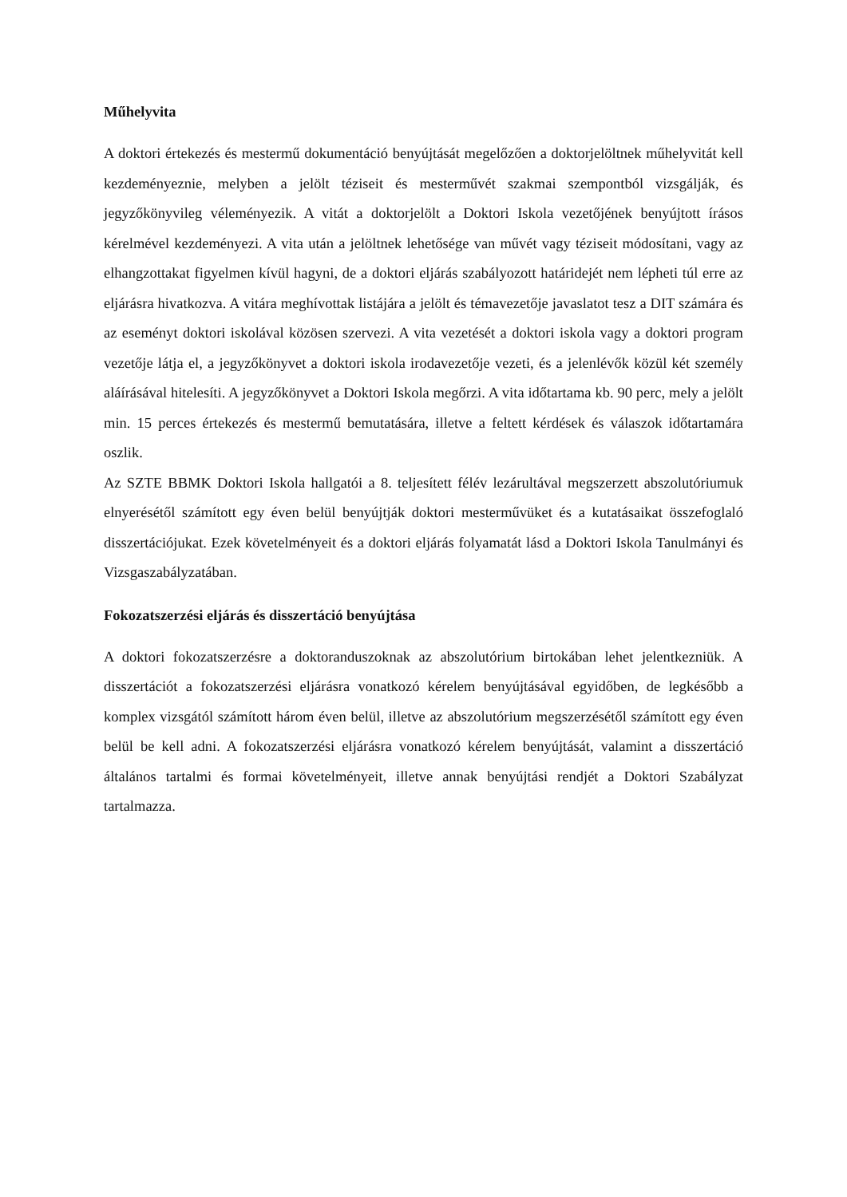Műhelyvita
A doktori értekezés és mestermű dokumentáció benyújtását megelőzően a doktorjelöltnek műhelyvitát kell kezdeményeznie, melyben a jelölt téziseit és mesterművét szakmai szempontból vizsgálják, és jegyzőkönyvileg véleményezik. A vitát a doktorjelölt a Doktori Iskola vezetőjének benyújtott írásos kérelmével kezdeményezi. A vita után a jelöltnek lehetősége van művét vagy téziseit módosítani, vagy az elhangzottakat figyelmen kívül hagyni, de a doktori eljárás szabályozott határidejét nem lépheti túl erre az eljárásra hivatkozva. A vitára meghívottak listájára a jelölt és témavezetője javaslatot tesz a DIT számára és az eseményt doktori iskolával közösen szervezi. A vita vezetését a doktori iskola vagy a doktori program vezetője látja el, a jegyzőkönyvet a doktori iskola irodavezetője vezeti, és a jelenlévők közül két személy aláírásával hitelesíti. A jegyzőkönyvet a Doktori Iskola megőrzi. A vita időtartama kb. 90 perc, mely a jelölt min. 15 perces értekezés és mestermű bemutatására, illetve a feltett kérdések és válaszok időtartamára oszlik.
Az SZTE BBMK Doktori Iskola hallgatói a 8. teljesített félév lezárultával megszerzett abszolutóriumuk elnyerésétől számított egy éven belül benyújtják doktori mesterművüket és a kutatásaikat összefoglaló disszertációjukat. Ezek követelményeit és a doktori eljárás folyamatát lásd a Doktori Iskola Tanulmányi és Vizsgaszabályzatában.
Fokozatszerzési eljárás és disszertáció benyújtása
A doktori fokozatszerzésre a doktoranduszoknak az abszolutórium birtokában lehet jelentkezniük. A disszertációt a fokozatszerzési eljárásra vonatkozó kérelem benyújtásával egyidőben, de legkésőbb a komplex vizsgától számított három éven belül, illetve az abszolutórium megszerzésétől számított egy éven belül be kell adni. A fokozatszerzési eljárásra vonatkozó kérelem benyújtását, valamint a disszertáció általános tartalmi és formai követelményeit, illetve annak benyújtási rendjét a Doktori Szabályzat tartalmazza.